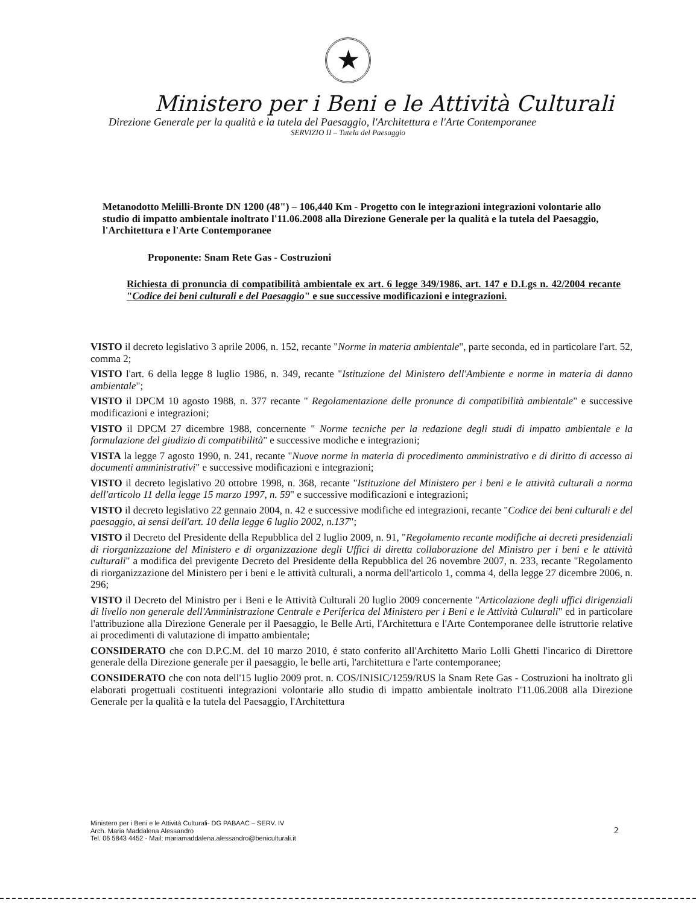★
Ministero per i Beni e le Attività Culturali
Direzione Generale per la qualità e la tutela del Paesaggio, l'Architettura e l'Arte Contemporanee
SERVIZIO II – Tutela del Paesaggio
Metanodotto Melilli-Bronte DN 1200 (48") – 106,440 Km - Progetto con le integrazioni integrazioni volontarie allo studio di impatto ambientale inoltrato l'11.06.2008 alla Direzione Generale per la qualità e la tutela del Paesaggio, l'Architettura e l'Arte Contemporanee
Proponente: Snam Rete Gas - Costruzioni
Richiesta di pronuncia di compatibilità ambientale ex art. 6 legge 349/1986, art. 147 e D.Lgs n. 42/2004 recante "Codice dei beni culturali e del Paesaggio" e sue successive modificazioni e integrazioni.
VISTO il decreto legislativo 3 aprile 2006, n. 152, recante "Norme in materia ambientale", parte seconda, ed in particolare l'art. 52, comma 2;
VISTO l'art. 6 della legge 8 luglio 1986, n. 349, recante "Istituzione del Ministero dell'Ambiente e norme in materia di danno ambientale";
VISTO il DPCM 10 agosto 1988, n. 377 recante " Regolamentazione delle pronunce di compatibilità ambientale" e successive modificazioni e integrazioni;
VISTO il DPCM 27 dicembre 1988, concernente " Norme tecniche per la redazione degli studi di impatto ambientale e la formulazione del giudizio di compatibilità" e successive modiche e integrazioni;
VISTA la legge 7 agosto 1990, n. 241, recante "Nuove norme in materia di procedimento amministrativo e di diritto di accesso ai documenti amministrativi" e successive modificazioni e integrazioni;
VISTO il decreto legislativo 20 ottobre 1998, n. 368, recante "Istituzione del Ministero per i beni e le attività culturali a norma dell'articolo 11 della legge 15 marzo 1997, n. 59" e successive modificazioni e integrazioni;
VISTO il decreto legislativo 22 gennaio 2004, n. 42 e successive modifiche ed integrazioni, recante "Codice dei beni culturali e del paesaggio, ai sensi dell'art. 10 della legge 6 luglio 2002, n.137";
VISTO il Decreto del Presidente della Repubblica del 2 luglio 2009, n. 91, "Regolamento recante modifiche ai decreti presidenziali di riorganizzazione del Ministero e di organizzazione degli Uffici di diretta collaborazione del Ministro per i beni e le attività culturali" a modifica del previgente Decreto del Presidente della Repubblica del 26 novembre 2007, n. 233, recante "Regolamento di riorganizzazione del Ministero per i beni e le attività culturali, a norma dell'articolo 1, comma 4, della legge 27 dicembre 2006, n. 296;
VISTO il Decreto del Ministro per i Beni e le Attività Culturali 20 luglio 2009 concernente "Articolazione degli uffici dirigenziali di livello non generale dell'Amministrazione Centrale e Periferica del Ministero per i Beni e le Attività Culturali" ed in particolare l'attribuzione alla Direzione Generale per il Paesaggio, le Belle Arti, l'Architettura e l'Arte Contemporanee delle istruttorie relative ai procedimenti di valutazione di impatto ambientale;
CONSIDERATO che con D.P.C.M. del 10 marzo 2010, é stato conferito all'Architetto Mario Lolli Ghetti l'incarico di Direttore generale della Direzione generale per il paesaggio, le belle arti, l'architettura e l'arte contemporanee;
CONSIDERATO che con nota dell'15 luglio 2009 prot. n. COS/INISIC/1259/RUS la Snam Rete Gas - Costruzioni ha inoltrato gli elaborati progettuali costituenti integrazioni volontarie allo studio di impatto ambientale inoltrato l'11.06.2008 alla Direzione Generale per la qualità e la tutela del Paesaggio, l'Architettura
Ministero per i Beni e le Attività Culturali- DG PABAAC – SERV. IV
Arch. Maria Maddalena Alessandro
Tel. 06 5843 4452 - Mail: mariamaddalena.alessandro@beniculturali.it
2